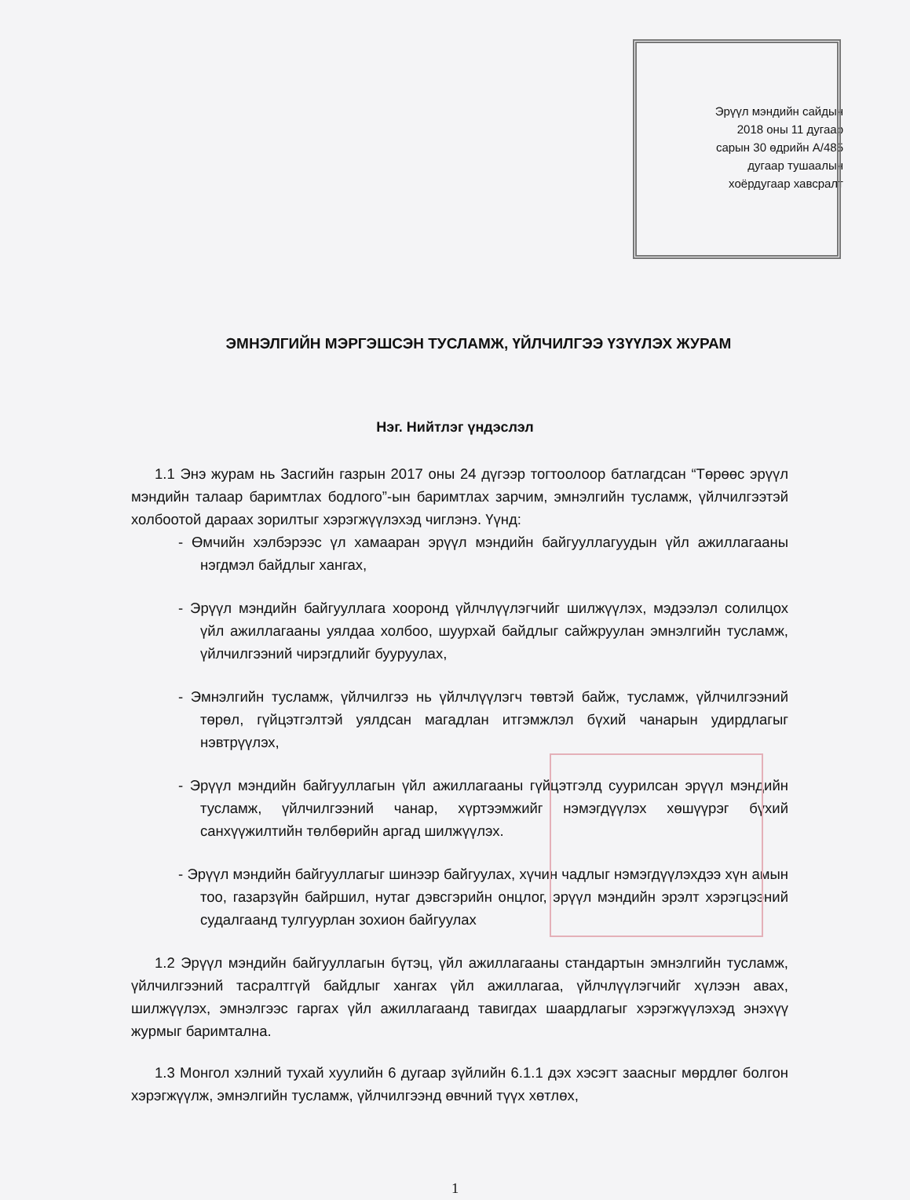Эрүүл мэндийн сайдын
2018 оны 11 дугаар
сарын 30 өдрийн А/485
дугаар тушаалын
хоёрдугаар хавсралт
ЭМНЭЛГИЙН МЭРГЭШСЭН ТУСЛАМЖ, ҮЙЛЧИЛГЭЭ ҮЗҮҮЛЭХ ЖУРАМ
Нэг. Нийтлэг үндэслэл
1.1 Энэ журам нь Засгийн газрын 2017 оны 24 дүгээр тогтоолоор батлагдсан “Төрөөс эрүүл мэндийн талаар баримтлах бодлого”-ын баримтлах зарчим, эмнэлгийн тусламж, үйлчилгээтэй холбоотой дараах зорилтыг хэрэгжүүлэхэд чиглэнэ. Үүнд:
- Өмчийн хэлбэрээс үл хамааран эрүүл мэндийн байгууллагуудын үйл ажиллагааны нэгдмэл байдлыг хангах,
- Эрүүл мэндийн байгууллага хооронд үйлчлүүлэгчийг шилжүүлэх, мэдээлэл солилцох үйл ажиллагааны уялдаа холбоо, шуурхай байдлыг сайжруулан эмнэлгийн тусламж, үйлчилгээний чирэгдлийг бууруулах,
- Эмнэлгийн тусламж, үйлчилгээ нь үйлчлүүлэгч төвтэй байж, тусламж, үйлчилгээний төрөл, гүйцэтгэлтэй уялдсан магадлан итгэмжлэл бүхий чанарын удирдлагыг нэвтрүүлэх,
- Эрүүл мэндийн байгууллагын үйл ажиллагааны гүйцэтгэлд суурилсан эрүүл мэндийн тусламж, үйлчилгээний чанар, хүртээмжийг нэмэгдүүлэх хөшүүрэг бүхий санхүүжилтийн төлбөрийн аргад шилжүүлэх.
- Эрүүл мэндийн байгууллагыг шинээр байгуулах, хүчин чадлыг нэмэгдүүлэхдээ хүн амын тоо, газарзүйн байршил, нутаг дэвсгэрийн онцлог, эрүүл мэндийн эрэлт хэрэгцээний судалгаанд тулгуурлан зохион байгуулах
1.2 Эрүүл мэндийн байгууллагын бүтэц, үйл ажиллагааны стандартын эмнэлгийн тусламж, үйлчилгээний тасралтгүй байдлыг хангах үйл ажиллагаа, үйлчлүүлэгчийг хүлээн авах, шилжүүлэх, эмнэлгээс гаргах үйл ажиллагаанд тавигдах шаардлагыг хэрэгжүүлэхэд энэхүү журмыг баримтална.
1.3 Монгол хэлний тухай хуулийн 6 дугаар зүйлийн 6.1.1 дэх хэсэгт заасныг мөрдлөг болгон хэрэгжүүлж, эмнэлгийн тусламж, үйлчилгээнд өвчний түүх хөтлөх,
1